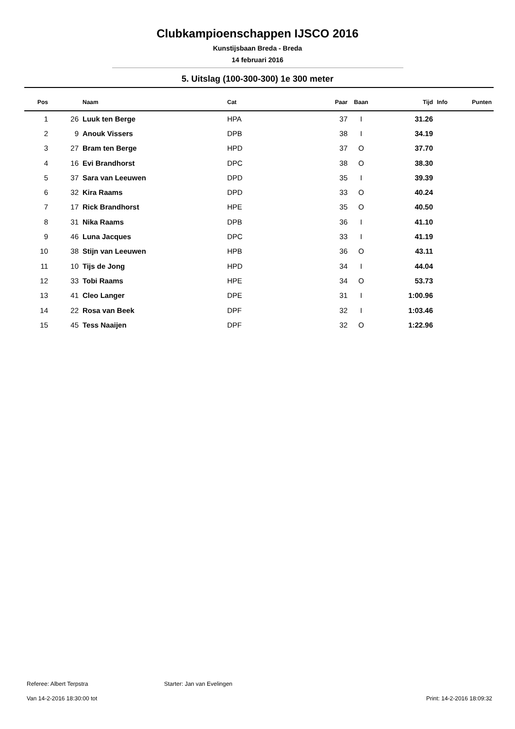Clubkampioenschappen IJSCO 2016
Kunstijsbaan Breda - Breda
14 februari 2016
5. Uitslag (100-300-300) 1e 300 meter
| Pos | | Naam | Cat | Paar | Baan | Tijd | Info | Punten |
| --- | --- | --- | --- | --- | --- | --- | --- | --- |
| 1 | 26 | Luuk ten Berge | HPA | 37 | I | 31.26 | | |
| 2 | 9 | Anouk Vissers | DPB | 38 | I | 34.19 | | |
| 3 | 27 | Bram ten Berge | HPD | 37 | O | 37.70 | | |
| 4 | 16 | Evi Brandhorst | DPC | 38 | O | 38.30 | | |
| 5 | 37 | Sara van Leeuwen | DPD | 35 | I | 39.39 | | |
| 6 | 32 | Kira Raams | DPD | 33 | O | 40.24 | | |
| 7 | 17 | Rick Brandhorst | HPE | 35 | O | 40.50 | | |
| 8 | 31 | Nika Raams | DPB | 36 | I | 41.10 | | |
| 9 | 46 | Luna Jacques | DPC | 33 | I | 41.19 | | |
| 10 | 38 | Stijn van Leeuwen | HPB | 36 | O | 43.11 | | |
| 11 | 10 | Tijs de Jong | HPD | 34 | I | 44.04 | | |
| 12 | 33 | Tobi Raams | HPE | 34 | O | 53.73 | | |
| 13 | 41 | Cleo Langer | DPE | 31 | I | 1:00.96 | | |
| 14 | 22 | Rosa van Beek | DPF | 32 | I | 1:03.46 | | |
| 15 | 45 | Tess Naaijen | DPF | 32 | O | 1:22.96 | | |
Referee: Albert Terpstra Starter: Jan van Evelingen
Van 14-2-2016 18:30:00 tot Print: 14-2-2016 18:09:32